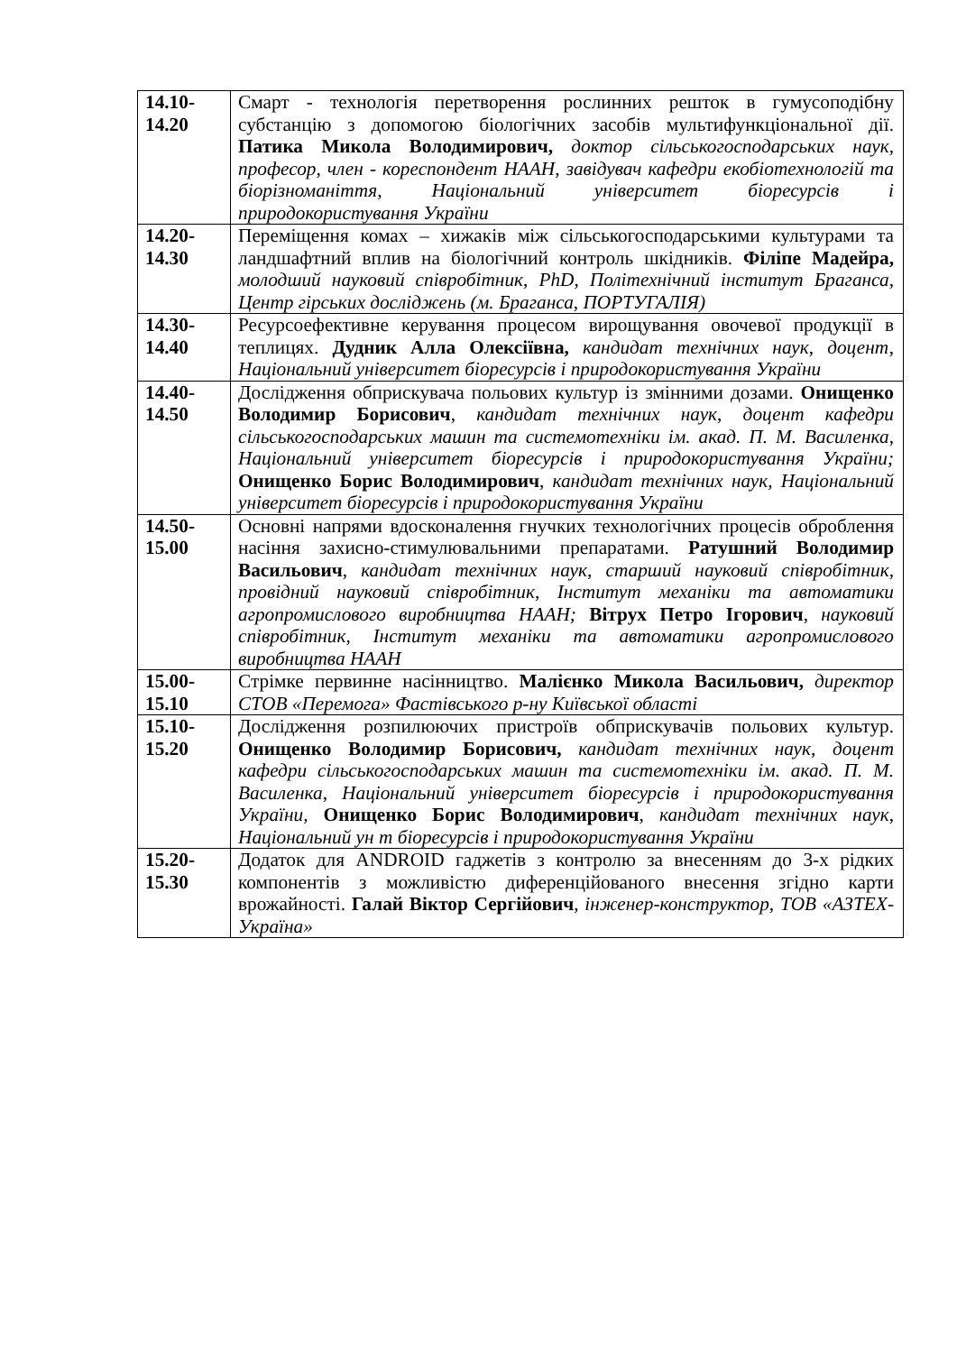| 14.10- 14.20 | Смарт - технологія перетворення рослинних решток в гумусоподібну субстанцію з допомогою біологічних засобів мультифункціональної дії. Патика Микола Володимирович, доктор сільськогосподарських наук, професор, член - кореспондент НААН, завідувач кафедри екобіотехнологій та біорізноманіття, Національний університет біоресурсів і природокористування України |
| 14.20- 14.30 | Переміщення комах – хижаків між сільськогосподарськими культурами та ландшафтний вплив на біологічний контроль шкідників. Філіпе Мадейра, молодший науковий співробітник, PhD, Політехнічний інститут Браганса, Центр гірських досліджень (м. Браганса, ПОРТУГАЛІЯ) |
| 14.30- 14.40 | Ресурсоефективне керування процесом вирощування овочевої продукції в теплицях. Дудник Алла Олексіївна, кандидат технічних наук, доцент, Національний університет біоресурсів і природокористування України |
| 14.40- 14.50 | Дослідження обприскувача польових культур із змінними дозами. Онищенко Володимир Борисович , кандидат технічних наук, доцент кафедри сільськогосподарських машин та системотехніки ім. акад. П. М. Василенка, Національний університет біоресурсів і природокористування України; Онищенко Борис Володимирович , кандидат технічних наук, Національний університет біоресурсів і природокористування України |
| 14.50- 15.00 | Основні напрями вдосконалення гнучких технологічних процесів оброблення насіння захисно-стимулювальними препаратами. Ратушний Володимир Васильович , кандидат технічних наук, старший науковий співробітник, провідний науковий співробітник, Інститут механіки та автоматики агропромислового виробництва НААН; Вітрух Петро Ігорович , науковий співробітник, Інститут механіки та автоматики агропромислового виробництва НААН |
| 15.00- 15.10 | Стрімке первинне насінництво. Малієнко Микола Васильович, директор СТОВ «Перемога» Фастівського р-ну Київської області |
| 15.10- 15.20 | Дослідження розпилюючих пристроїв обприскувачів польових культур. Онищенко Володимир Борисович, кандидат технічних наук, доцент кафедри сільськогосподарських машин та системотехніки ім. акад. П. М. Василенка, Національний університет біоресурсів і природокористування України, Онищенко Борис Володимирович , кандидат технічних наук, Національний ун т біоресурсів і природокористування України |
| 15.20- 15.30 | Додаток для ANDROID гаджетів з контролю за внесенням до 3-х рідких компонентів з можливістю диференційованого внесення згідно карти врожайності. Галай Віктор Сергійович , інженер-конструктор, ТОВ «АЗТЕХ-Україна» |